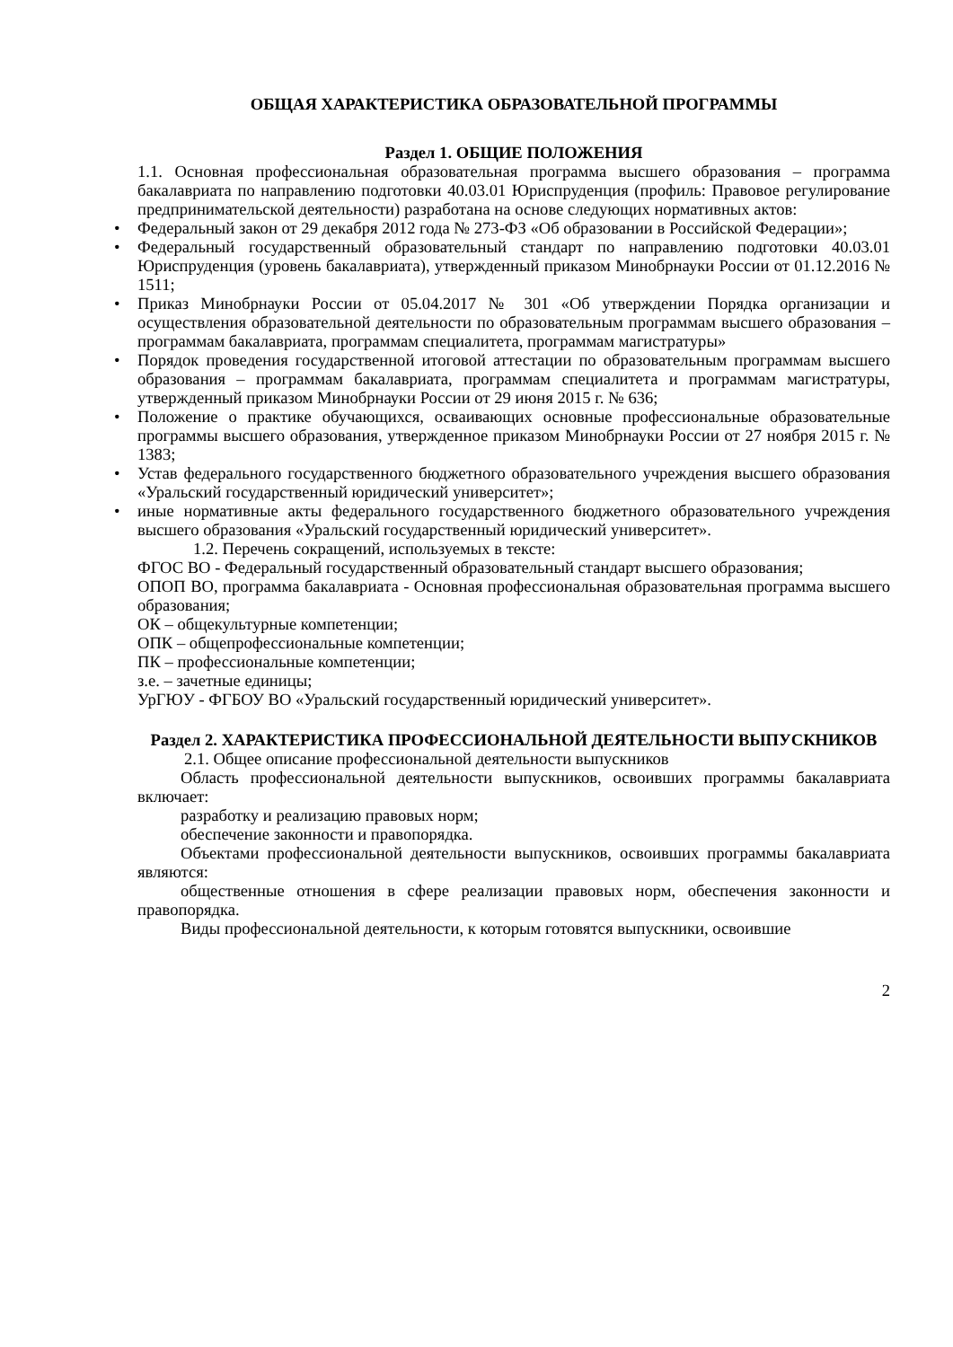ОБЩАЯ ХАРАКТЕРИСТИКА ОБРАЗОВАТЕЛЬНОЙ ПРОГРАММЫ
Раздел 1. ОБЩИЕ ПОЛОЖЕНИЯ
1.1. Основная профессиональная образовательная программа высшего образования – программа бакалавриата по направлению подготовки 40.03.01 Юриспруденция (профиль: Правовое регулирование предпринимательской деятельности) разработана на основе следующих нормативных актов:
• Федеральный закон от 29 декабря 2012 года № 273-ФЗ «Об образовании в Российской Федерации»;
• Федеральный государственный образовательный стандарт по направлению подготовки 40.03.01 Юриспруденция (уровень бакалавриата), утвержденный приказом Минобрнауки России от 01.12.2016 № 1511;
• Приказ Минобрнауки России от 05.04.2017 № 301 «Об утверждении Порядка организации и осуществления образовательной деятельности по образовательным программам высшего образования – программам бакалавриата, программам специалитета, программам магистратуры»
• Порядок проведения государственной итоговой аттестации по образовательным программам высшего образования – программам бакалавриата, программам специалитета и программам магистратуры, утвержденный приказом Минобрнауки России от 29 июня 2015 г. № 636;
• Положение о практике обучающихся, осваивающих основные профессиональные образовательные программы высшего образования, утвержденное приказом Минобрнауки России от 27 ноября 2015 г. № 1383;
• Устав федерального государственного бюджетного образовательного учреждения высшего образования «Уральский государственный юридический университет»;
• иные нормативные акты федерального государственного бюджетного образовательного учреждения высшего образования «Уральский государственный юридический университет».
1.2. Перечень сокращений, используемых в тексте:
ФГОС ВО - Федеральный государственный образовательный стандарт высшего образования;
ОПОП ВО, программа бакалавриата - Основная профессиональная образовательная программа высшего образования;
ОК – общекультурные компетенции;
ОПК – общепрофессиональные компетенции;
ПК – профессиональные компетенции;
з.е. – зачетные единицы;
УрГЮУ - ФГБОУ ВО «Уральский государственный юридический университет».
Раздел 2. ХАРАКТЕРИСТИКА ПРОФЕССИОНАЛЬНОЙ ДЕЯТЕЛЬНОСТИ ВЫПУСКНИКОВ
2.1. Общее описание профессиональной деятельности выпускников
Область профессиональной деятельности выпускников, освоивших программы бакалавриата включает:
разработку и реализацию правовых норм;
обеспечение законности и правопорядка.
Объектами профессиональной деятельности выпускников, освоивших программы бакалавриата являются:
общественные отношения в сфере реализации правовых норм, обеспечения законности и правопорядка.
Виды профессиональной деятельности, к которым готовятся выпускники, освоившие
2